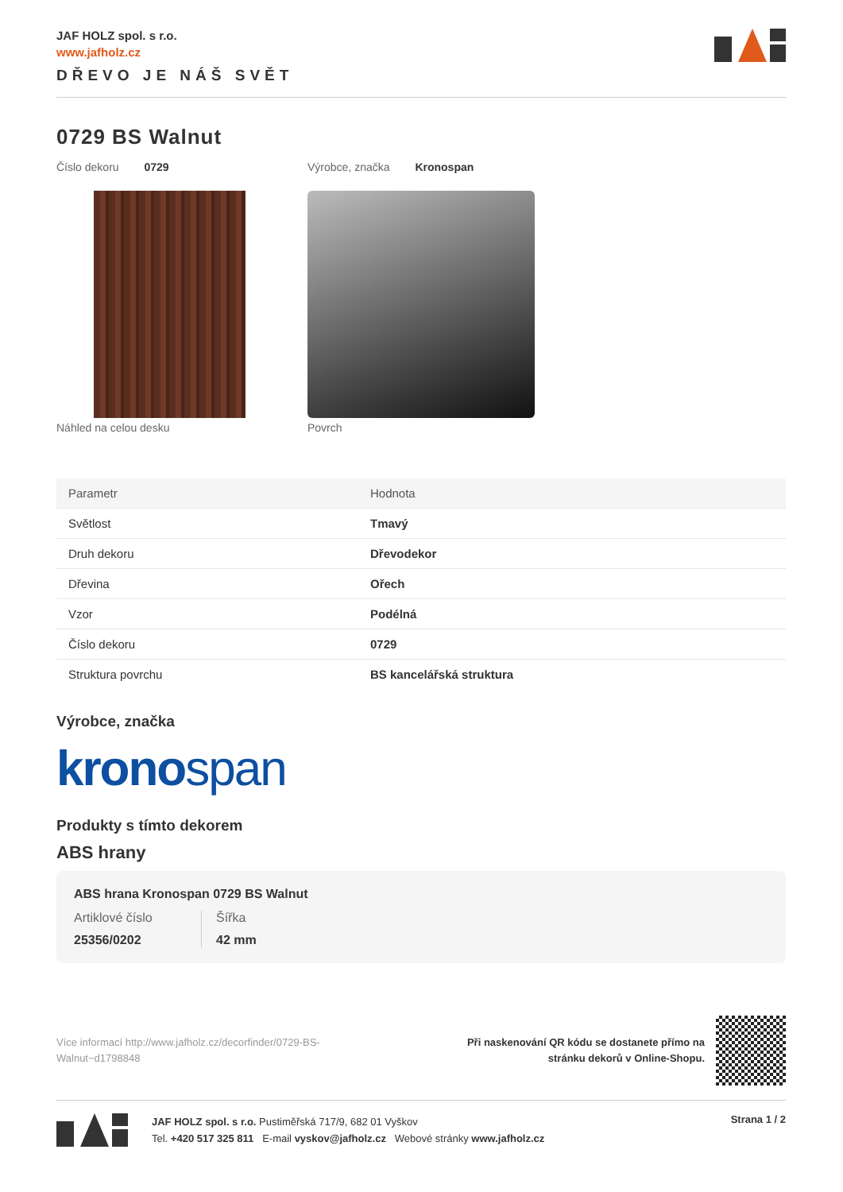JAF HOLZ spol. s r.o.
www.jafholz.cz
DŘEVO JE NÁŠ SVĚT
0729 BS Walnut
Číslo dekoru 0729 Výrobce, značka Kronospan
Náhled na celou desku Povrch
| Parametr | Hodnota |
| --- | --- |
| Světlost | Tmavý |
| Druh dekoru | Dřevodekor |
| Dřevina | Ořech |
| Vzor | Podélná |
| Číslo dekoru | 0729 |
| Struktura povrchu | BS kancelářská struktura |
Výrobce, značka
kronospan
Produkty s tímto dekorem
ABS hrany
ABS hrana Kronospan 0729 BS Walnut
Artiklové číslo
25356/0202
Šířka
42 mm
Více informací http://www.jafholz.cz/decorfinder/0729-BS-Walnut~d1798848
Při naskenování QR kódu se dostanete přímo na
stránku dekorů v Online-Shopu.
JAF HOLZ spol. s r.o. Pustiměřská 717/9, 682 01 Vyškov
Tel. +420 517 325 811 E-mail vyskov@jafholz.cz Webové stránky www.jafholz.cz
Strana 1 / 2